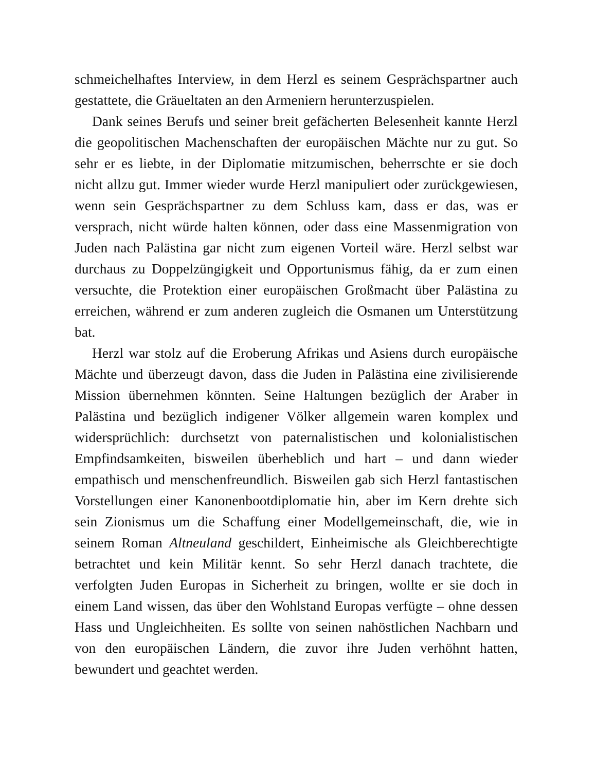schmeichelhaftes Interview, in dem Herzl es seinem Gesprächspartner auch gestattete, die Gräueltaten an den Armeniern herunterzuspielen.
Dank seines Berufs und seiner breit gefächerten Belesenheit kannte Herzl die geopolitischen Machenschaften der europäischen Mächte nur zu gut. So sehr er es liebte, in der Diplomatie mitzumischen, beherrschte er sie doch nicht allzu gut. Immer wieder wurde Herzl manipuliert oder zurückgewiesen, wenn sein Gesprächspartner zu dem Schluss kam, dass er das, was er versprach, nicht würde halten können, oder dass eine Massenmigration von Juden nach Palästina gar nicht zum eigenen Vorteil wäre. Herzl selbst war durchaus zu Doppelzüngigkeit und Opportunismus fähig, da er zum einen versuchte, die Protektion einer europäischen Großmacht über Palästina zu erreichen, während er zum anderen zugleich die Osmanen um Unterstützung bat.
Herzl war stolz auf die Eroberung Afrikas und Asiens durch europäische Mächte und überzeugt davon, dass die Juden in Palästina eine zivilisierende Mission übernehmen könnten. Seine Haltungen bezüglich der Araber in Palästina und bezüglich indigener Völker allgemein waren komplex und widersprüchlich: durchsetzt von paternalistischen und kolonialistischen Empfindsamkeiten, bisweilen überheblich und hart – und dann wieder empathisch und menschenfreundlich. Bisweilen gab sich Herzl fantastischen Vorstellungen einer Kanonenbootdiplomatie hin, aber im Kern drehte sich sein Zionismus um die Schaffung einer Modellgemeinschaft, die, wie in seinem Roman Altneuland geschildert, Einheimische als Gleichberechtigte betrachtet und kein Militär kennt. So sehr Herzl danach trachtete, die verfolgten Juden Europas in Sicherheit zu bringen, wollte er sie doch in einem Land wissen, das über den Wohlstand Europas verfügte – ohne dessen Hass und Ungleichheiten. Es sollte von seinen nahöstlichen Nachbarn und von den europäischen Ländern, die zuvor ihre Juden verhöhnt hatten, bewundert und geachtet werden.